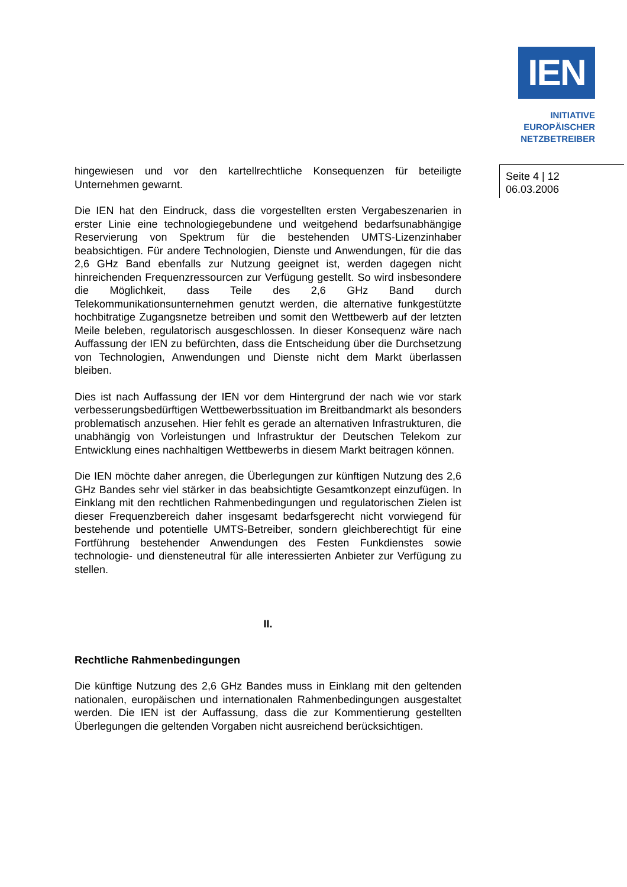IEN
INITIATIVE
EUROPÄISCHER
NETZBETREIBER
Seite 4 | 12
06.03.2006
hingewiesen und vor den kartellrechtliche Konsequenzen für beteiligte Unternehmen gewarnt.
Die IEN hat den Eindruck, dass die vorgestellten ersten Vergabeszenarien in erster Linie eine technologiegebundene und weitgehend bedarfsunabhängige Reservierung von Spektrum für die bestehenden UMTS-Lizenzinhaber beabsichtigen. Für andere Technologien, Dienste und Anwendungen, für die das 2,6 GHz Band ebenfalls zur Nutzung geeignet ist, werden dagegen nicht hinreichenden Frequenzressourcen zur Verfügung gestellt. So wird insbesondere die Möglichkeit, dass Teile des 2,6 GHz Band durch Telekommunikationsunternehmen genutzt werden, die alternative funkgestützte hochbitratige Zugangsnetze betreiben und somit den Wettbewerb auf der letzten Meile beleben, regulatorisch ausgeschlossen. In dieser Konsequenz wäre nach Auffassung der IEN zu befürchten, dass die Entscheidung über die Durchsetzung von Technologien, Anwendungen und Dienste nicht dem Markt überlassen bleiben.
Dies ist nach Auffassung der IEN vor dem Hintergrund der nach wie vor stark verbesserungsbedürftigen Wettbewerbssituation im Breitbandmarkt als besonders problematisch anzusehen. Hier fehlt es gerade an alternativen Infrastrukturen, die unabhängig von Vorleistungen und Infrastruktur der Deutschen Telekom zur Entwicklung eines nachhaltigen Wettbewerbs in diesem Markt beitragen können.
Die IEN möchte daher anregen, die Überlegungen zur künftigen Nutzung des 2,6 GHz Bandes sehr viel stärker in das beabsichtigte Gesamtkonzept einzufügen. In Einklang mit den rechtlichen Rahmenbedingungen und regulatorischen Zielen ist dieser Frequenzbereich daher insgesamt bedarfsgerecht nicht vorwiegend für bestehende und potentielle UMTS-Betreiber, sondern gleichberechtigt für eine Fortführung bestehender Anwendungen des Festen Funkdienstes sowie technologie- und diensteneutral für alle interessierten Anbieter zur Verfügung zu stellen.
II.
Rechtliche Rahmenbedingungen
Die künftige Nutzung des 2,6 GHz Bandes muss in Einklang mit den geltenden nationalen, europäischen und internationalen Rahmenbedingungen ausgestaltet werden. Die IEN ist der Auffassung, dass die zur Kommentierung gestellten Überlegungen die geltenden Vorgaben nicht ausreichend berücksichtigen.